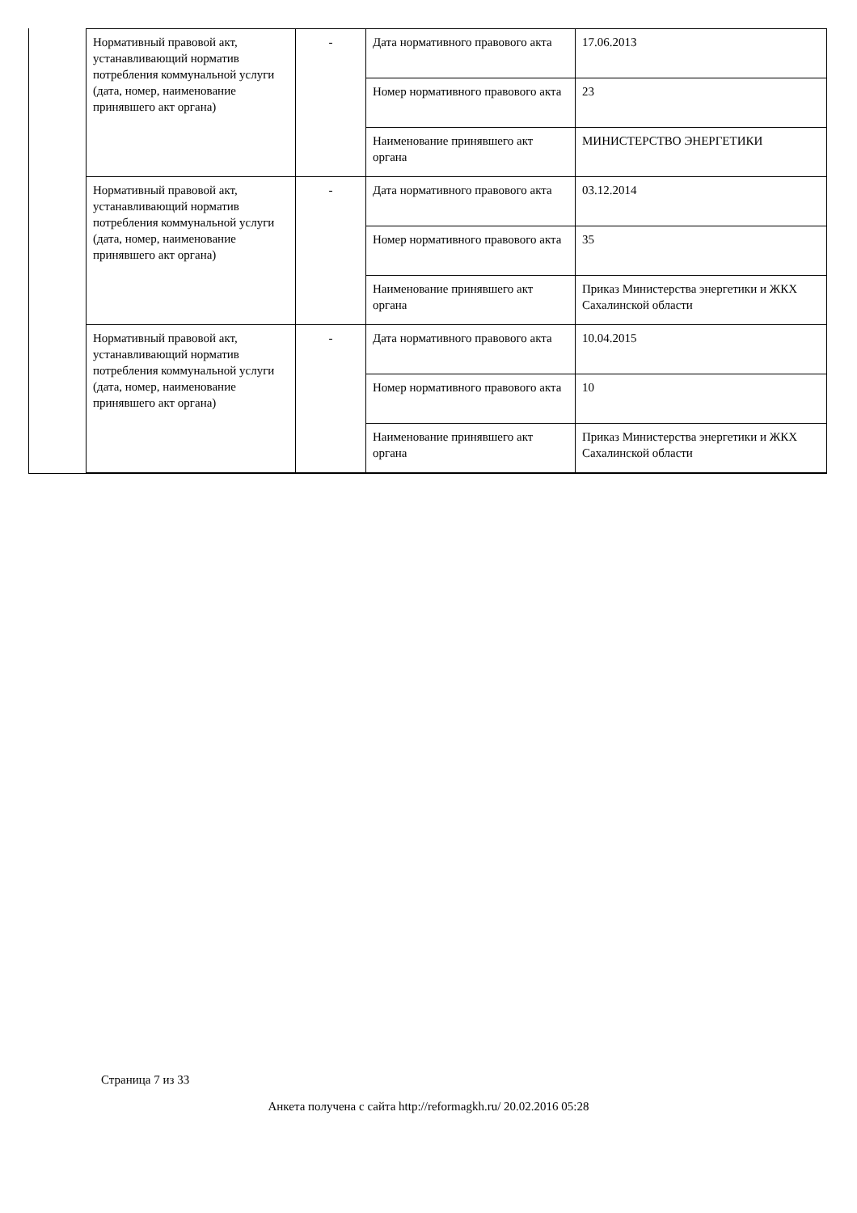| Нормативный правовой акт, устанавливающий норматив потребления коммунальной услуги (дата, номер, наименование принявшего акт органа) | - | Дата нормативного правового акта | 17.06.2013 |
| | | Номер нормативного правового акта | 23 |
| | | Наименование принявшего акт органа | МИНИСТЕРСТВО ЭНЕРГЕТИКИ |
| Нормативный правовой акт, устанавливающий норматив потребления коммунальной услуги (дата, номер, наименование принявшего акт органа) | - | Дата нормативного правового акта | 03.12.2014 |
| | | Номер нормативного правового акта | 35 |
| | | Наименование принявшего акт органа | Приказ Министерства энергетики и ЖКХ Сахалинской области |
| Нормативный правовой акт, устанавливающий норматив потребления коммунальной услуги (дата, номер, наименование принявшего акт органа) | - | Дата нормативного правового акта | 10.04.2015 |
| | | Номер нормативного правового акта | 10 |
| | | Наименование принявшего акт органа | Приказ Министерства энергетики и ЖКХ Сахалинской области |
Страница 7 из 33
Анкета получена с сайта http://reformagkh.ru/ 20.02.2016 05:28